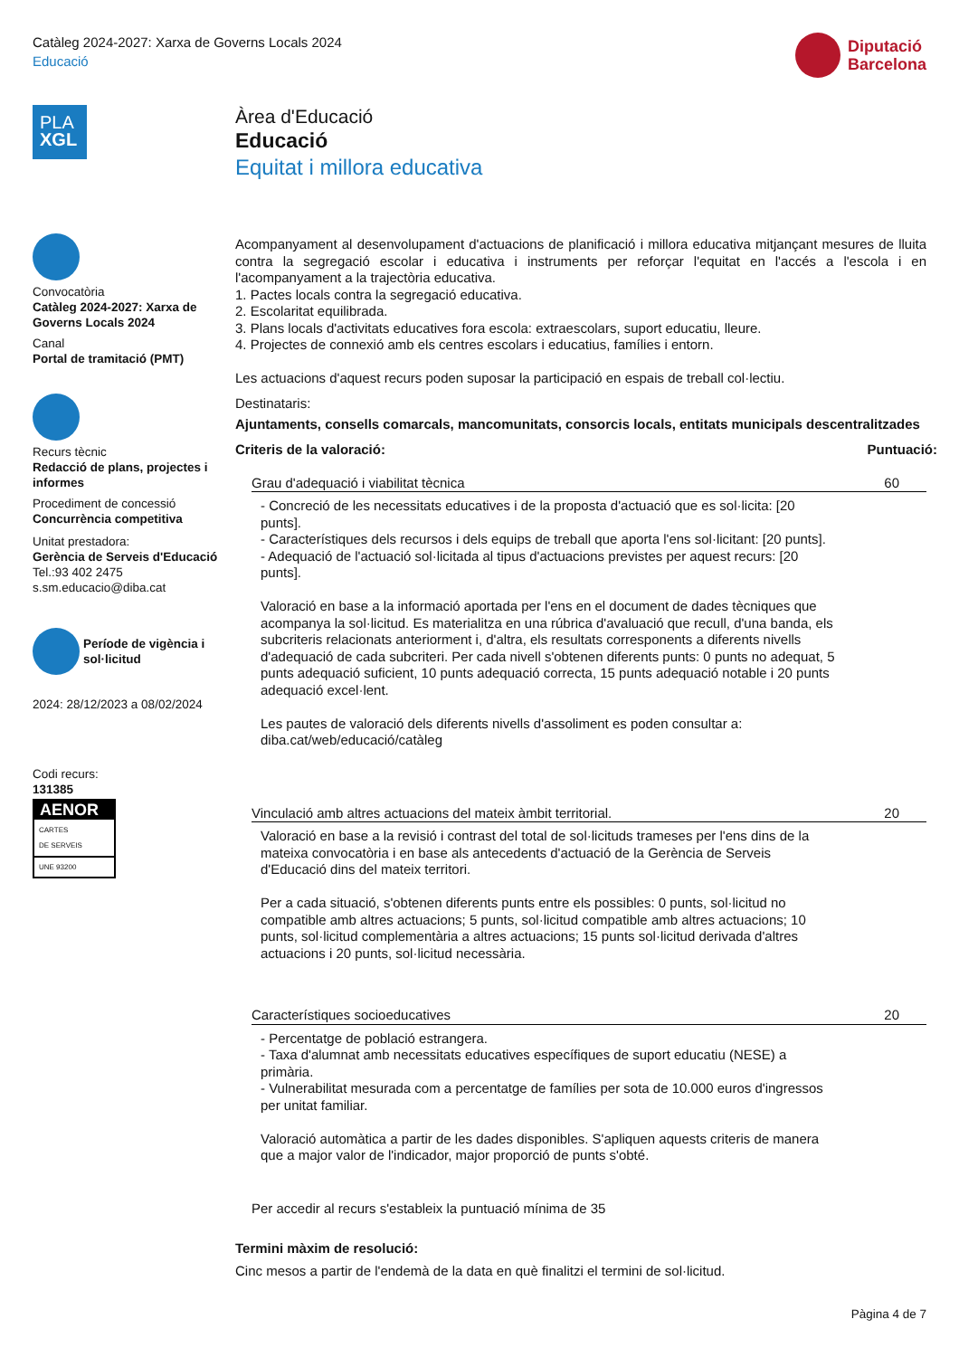Catàleg 2024-2027: Xarxa de Governs Locals 2024
Educació
Diputació
Barcelona
PLA
XGL
Convocatòria
Catàleg 2024-2027: Xarxa de Governs Locals 2024
Canal
Portal de tramitació (PMT)
Recurs tècnic
Redacció de plans, projectes i informes
Procediment de concessió
Concurrència competitiva
Unitat prestadora:
Gerència de Serveis d'Educació
Tel.:93 402 2475
s.sm.educacio@diba.cat
Període de vigència i sol·licitud
2024: 28/12/2023 a 08/02/2024
Codi recurs:
131385
AENOR
CARTES
DE SERVEIS
UNE 93200
Àrea d'Educació
Educació
Equitat i millora educativa
Acompanyament al desenvolupament d'actuacions de planificació i millora educativa mitjançant mesures de lluita contra la segregació escolar i educativa i instruments per reforçar l'equitat en l'accés a l'escola i en l'acompanyament a la trajectòria educativa.
1. Pactes locals contra la segregació educativa.
2. Escolaritat equilibrada.
3. Plans locals d'activitats educatives fora escola: extraescolars, suport educatiu, lleure.
4. Projectes de connexió amb els centres escolars i educatius, famílies i entorn.
Les actuacions d'aquest recurs poden suposar la participació en espais de treball col·lectiu.
Destinataris:
Ajuntaments, consells comarcals, mancomunitats, consorcis locals, entitats municipals descentralitzades
Criteris de la valoració: Puntuació:
Grau d'adequació i viabilitat tècnica 60
- Concreció de les necessitats educatives i de la proposta d'actuació que es sol·licita: [20 punts].
- Característiques dels recursos i dels equips de treball que aporta l'ens sol·licitant: [20 punts].
- Adequació de l'actuació sol·licitada al tipus d'actuacions previstes per aquest recurs: [20 punts].
Valoració en base a la informació aportada per l'ens en el document de dades tècniques que acompanya la sol·licitud. Es materialitza en una rúbrica d'avaluació que recull, d'una banda, els subcriteris relacionats anteriorment i, d'altra, els resultats corresponents a diferents nivells d'adequació de cada subcriteri. Per cada nivell s'obtenen diferents punts: 0 punts no adequat, 5 punts adequació suficient, 10 punts adequació correcta, 15 punts adequació notable i 20 punts adequació excel·lent.
Les pautes de valoració dels diferents nivells d'assoliment es poden consultar a: diba.cat/web/educació/catàleg
Vinculació amb altres actuacions del mateix àmbit territorial. 20
Valoració en base a la revisió i contrast del total de sol·licituds trameses per l'ens dins de la mateixa convocatòria i en base als antecedents d'actuació de la Gerència de Serveis d'Educació dins del mateix territori.
Per a cada situació, s'obtenen diferents punts entre els possibles: 0 punts, sol·licitud no compatible amb altres actuacions; 5 punts, sol·licitud compatible amb altres actuacions; 10 punts, sol·licitud complementària a altres actuacions; 15 punts sol·licitud derivada d'altres actuacions i 20 punts, sol·licitud necessària.
Característiques socioeducatives 20
- Percentatge de població estrangera.
- Taxa d'alumnat amb necessitats educatives específiques de suport educatiu (NESE) a primària.
- Vulnerabilitat mesurada com a percentatge de famílies per sota de 10.000 euros d'ingressos per unitat familiar.
Valoració automàtica a partir de les dades disponibles. S'apliquen aquests criteris de manera que a major valor de l'indicador, major proporció de punts s'obté.
Per accedir al recurs s'estableix la puntuació mínima de 35
Termini màxim de resolució:
Cinc mesos a partir de l'endemà de la data en què finalitzi el termini de sol·licitud.
Pàgina 4 de 7